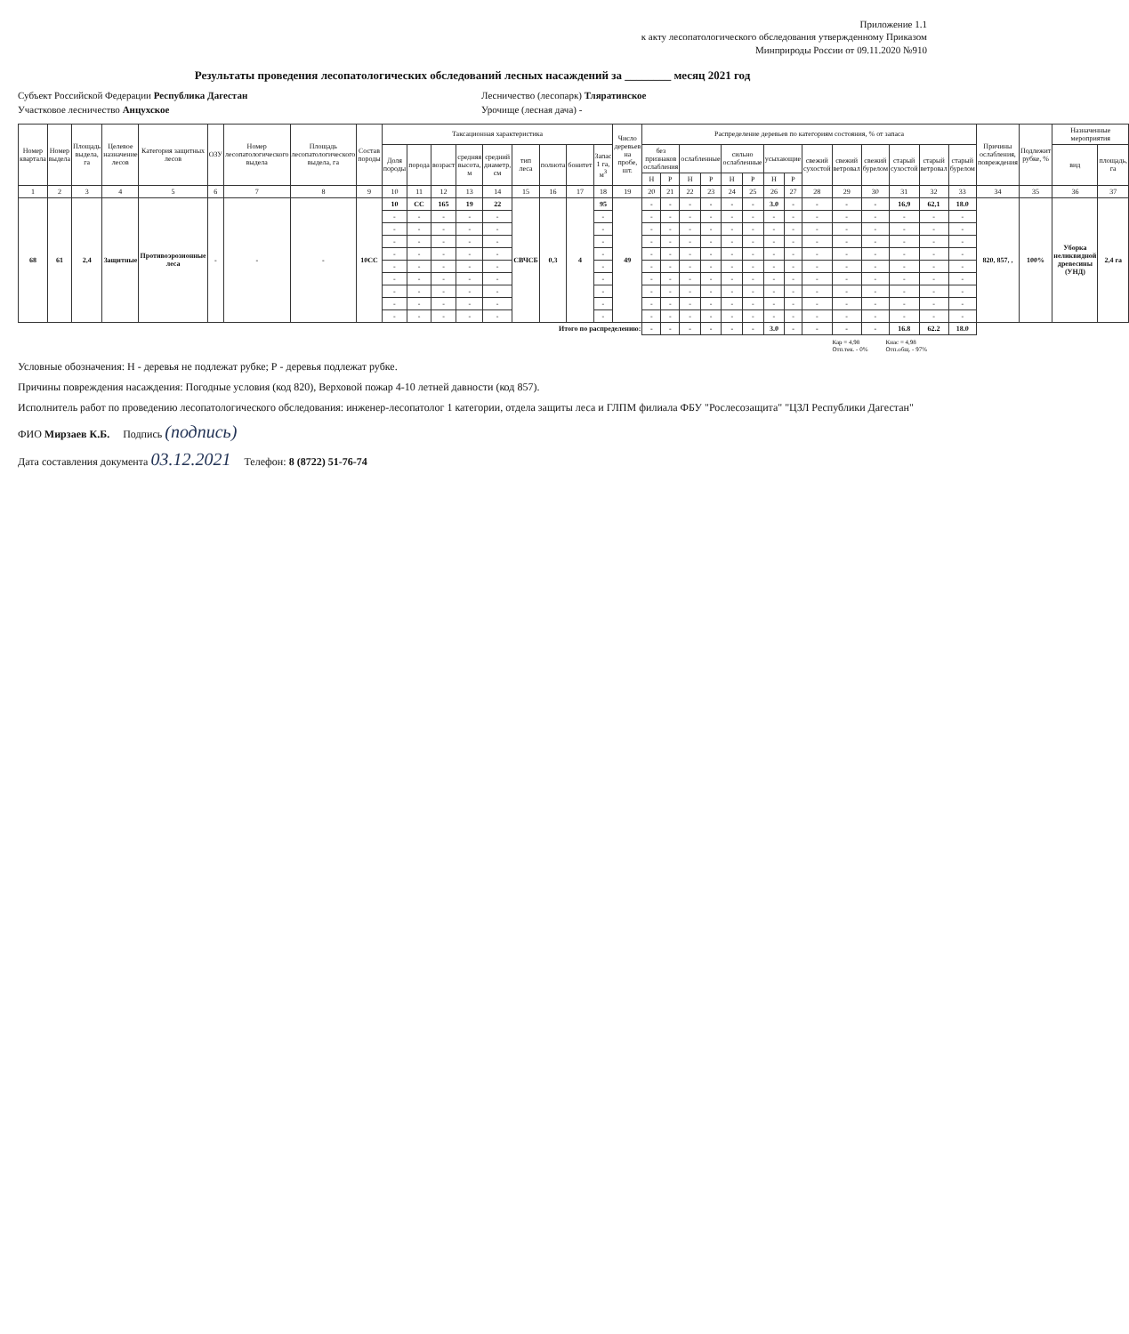Приложение 1.1
к акту лесопатологического обследования утвержденному Приказом
Минприроды России от 09.11.2020 №910
Результаты проведения лесопатологических обследований лесных насаждений за ________ месяц 2021 год
Субъект Российской Федерации Республика Дагестан
Лесничество (лесопарк) Тляратинское
Участковое лесничество Анцухское
Урочище (лесная дача) -
| Номер квартала | Номер выдела | Площадь выдела, га | Целевое назначение лесов | Категория защитных лесов | ОЗУ | Номер лесопатологического выдела | Площадь лесопатологического выдела, га | Состав породы | Таксационная характеристика | | | | | | | | | Число деревьев на пробе, шт. | Распределение деревьев по категориям состояния, % от запаса | | | | | | | | | | | | | | Причины ослабления, повреждения | Подлежит рубке, % | Назначенные мероприятия | |
| --- | --- | --- | --- | --- | --- | --- | --- | --- | --- | --- | --- | --- | --- | --- | --- | --- | --- | --- | --- | --- | --- | --- | --- | --- | --- | --- | --- | --- | --- | --- | --- | --- | --- | --- | --- | --- |
| | | | | | | | | | Доля породы | порода | возраст | средняя высота, м | средний диаметр, см | тип леса | полнота | бонитет | Запас 1 га, м<sup>3</sup> | | без признаков ослабления | | ослабленные | | сильно ослабленные | | усыхающие | | свежий сухостой | свежий ветровал | свежий бурелом | старый сухостой | старый ветровал | старый бурелом | | | вид | площадь, га |
| | | | | | | | | | | | | | | | | | | | Н | Р | Н | Р | Н | Р | Н | Р | | | | | | | | | | |
| 1 | 2 | 3 | 4 | 5 | 6 | 7 | 8 | 9 | 10 | 11 | 12 | 13 | 14 | 15 | 16 | 17 | 18 | 19 | 20 | 21 | 22 | 23 | 24 | 25 | 26 | 27 | 28 | 29 | 30 | 31 | 32 | 33 | 34 | 35 | 36 | 37 |
| 68 | 61 | 2,4 | Защитные | Противоэрозионные леса | - | - | - | 10СС | 10 | СС | 165 | 19 | 22 | СВЧСБ | 0,3 | 4 | 95 | 49 | - | - | - | - | - | - | 3.0 | - | - | - | - | 16,9 | 62,1 | 18.0 | 820, 857, , | 100% | Уборка неликвидной древесины (УНД) | 2,4 га |
| | | | | | | | | | - | - | - | - | - | | | | - | | - | - | - | - | - | - | - | - | - | - | - | - | - | - | | | | |
| | | | | | | | | | - | - | - | - | - | | | | - | | - | - | - | - | - | - | - | - | - | - | - | - | - | - | | | | |
| | | | | | | | | | - | - | - | - | - | | | | - | | - | - | - | - | - | - | - | - | - | - | - | - | - | - | | | | |
| | | | | | | | | | - | - | - | - | - | | | | - | | - | - | - | - | - | - | - | - | - | - | - | - | - | - | | | | |
| | | | | | | | | | - | - | - | - | - | | | | - | | - | - | - | - | - | - | - | - | - | - | - | - | - | - | | | | |
| | | | | | | | | | - | - | - | - | - | | | | - | | - | - | - | - | - | - | - | - | - | - | - | - | - | - | | | | |
| | | | | | | | | | - | - | - | - | - | | | | - | | - | - | - | - | - | - | - | - | - | - | - | - | - | - | | | | |
| | | | | | | | | | - | - | - | - | - | | | | - | | - | - | - | - | - | - | - | - | - | - | - | - | - | - | | | | |
| | | | | | | | | | - | - | - | - | - | | | | - | | - | - | - | - | - | - | - | - | - | - | - | - | - | - | | | | |
| Итого по распределению: | | | | | | | | | | | | | | | | | | | - | - | - | - | - | - | 3.0 | - | - | - | - | 16.8 | 62.2 | 18.0 | | | | |
Кар = 4,98
Отп.тек. - 0% Кнас = 4,98
Отп.общ. - 97%
Условные обозначения: Н - деревья не подлежат рубке; Р - деревья подлежат рубке.
Причины повреждения насаждения: Погодные условия (код 820), Верховой пожар 4-10 летней давности (код 857).
Исполнитель работ по проведению лесопатологического обследования: инженер-лесопатолог 1 категории, отдела защиты леса и ГЛПМ филиала ФБУ "Рослесозащита" "ЦЗЛ Республики Дагестан"
ФИО Мирзаев К.Б. Подпись (подпись)
Дата составления документа 03.12.2021 Телефон: 8 (8722) 51-76-74